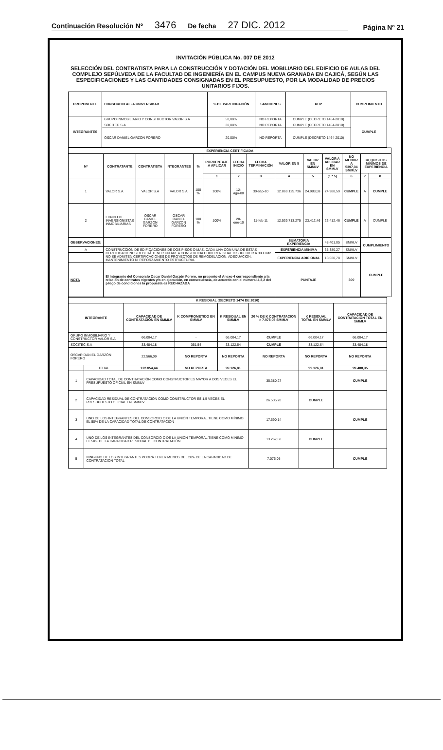Continuación Resolución Nº 3476 De fecha 27 DIC. 2012
Página Nº 21
INVITACIÓN PÚBLICA No. 007 DE 2012
SELECCIÓN DEL CONTRATISTA PARA LA CONSTRUCCIÓN Y DOTACIÓN DEL MOBILIARIO DEL EDIFICIO DE AULAS DEL COMPLEJO SEPÚLVEDA DE LA FACULTAD DE INGENIERÍA EN EL CAMPUS NUEVA GRANADA EN CAJICÁ, SEGÚN LAS ESPECIFICACIONES Y LAS CANTIDADES CONSIGNADAS EN EL PRESUPUESTO, POR LA MODALIDAD DE PRECIOS UNITARIOS FIJOS.
| PROPONENTE | CONSORCIO ALFA UNIVERSIDAD | % DE PARTICIPACIÓN | SANCIONES | RUP | CUMPLIMIENTO |
| --- | --- | --- | --- | --- | --- |
| INTEGRANTES | GRUPO INMOBILIARIO Y CONSTRUCTOR VALOR S.A | 50,00% | NO REPORTA | CUMPLE (DECRETO 1464-2010) | CUMPLE |
| | SOCITEC S.A | 30,00% | NO REPORTA | CUMPLE (DECRETO 1464-2010) | |
| | OSCAR DANIEL GARZÓN FORERO | 20,00% | NO REPORTA | CUMPLE (DECRETO 1464-2010) | |
| EXPERIENCIA CERTIFICADA | | | | | | | | | | | | | |
| --- | --- | --- | --- | --- | --- | --- | --- | --- | --- | --- | --- | --- | --- |
| Nº | CONTRATANTE | CONTRATISTA | INTEGRANTES | % | PORCENTAJE A APLICAR | FECHA INICIO | FECHA TERMINACIÓN | VALOR EN $ | VALOR EN SMMLV | VALOR A APLICAR EN SMMLV | NO MENOR A 5307,04 SMMLV | REQUISITOS MÍNIMOS DE EXPERIENCIA | |
| | | | | | 1 | 2 | 3 | 4 | 5 | (1 * 5) | 6 | 7 | 8 |
| 1 | VALOR S.A | VALOR S.A | VALOR S.A | 100 % | 100% | 12-ago-08 | 30-sep-10 | 12.869.125.736 | 24.988,59 | 24.988,59 | CUMPLE | A | CUMPLE |
| 2 | FONDO DE INVERSIONISTAS INMOBILIARIAS | OSCAR DANIEL GARZON FORERO | OSCAR DANIEL GARZON FORERO | 100 % | 100% | 28-ene-10 | 11-feb-11 | 12.539.713.275 | 23.412,46 | 23.412,46 | CUMPLE | A | CUMPLE |
| OBSERVACIONES: | | | | | | | | SUMATORIA EXPERIENCIA | | 48.401,05 | SMMLV | CUMPLIMIENTO | |
| A | CONSTRUCCIÓN DE EDIFICACIONES DE DOS PISOS O MAS, CADA UNA CON UNA DE ESTAS CERTIFICACIONES DEBERÁ TENER UN ÁREA CONSTRUIDA CUBIERTA IGUAL O SUPERIOR A 3000 M2. NO SE ADMITEN CERTIFICACIONES DE PROYECTOS DE REMODELACIÓN, ADECUACIÓN, MANTENIMIENTO NI REFORZAMIENTO ESTRUCTURAL | | | | | | | EXPERIENCIA MÍNIMA | | 35.380,27 | SMMLV | | |
| | | | | | | | | EXPERIENCIA ADICIONAL | | 13.020,78 | SMMLV | CUMPLE | |
| NOTA | El integrante del Consorcio Oscar Daniel Garzón Forero, no presento el Anexo 4 correspondiente a la relación de contratos vigentes y/o en ejecución, en consecuencia, de acuerdo con el numeral 4,3,2 del pliego de condiciones la propuesta es RECHAZADA | | | | | | | PUNTAJE | | | 300 | | |
| K RESIDUAL (DECRETO 1474 DE 2010) | | | | | | | |
| --- | --- | --- | --- | --- | --- | --- | --- |
| INTEGRANTE | | CAPACIDAD DE CONTRATACIÓN EN SMMLV | K COMPROMETIDO EN SMMLV | K RESIDUAL EN SMMLV | 20 % DE K CONTRATACION > 7.076,05 SMMLV | K RESIDUAL TOTAL EN SMMLV | CAPACIDAD DE CONTRATACIÓN TOTAL EN SMMLV |
| GRUPO INMOBILIARIO Y CONSTRUCTOR VALOR S.A | | 66.004,17 | - | 66.004,17 | CUMPLE | 66.004,17 | 66.004,17 |
| SOCITEC S.A | | 33.484,18 | 361,54 | 33.122,64 | CUMPLE | 33.122,64 | 33.484,18 |
| OSCAR DANIEL GARZÓN FORERO | | 22.566,09 | NO REPORTA | NO REPORTA | NO REPORTA | NO REPORTA | NO REPORTA |
| | TOTAL | 122.054,44 | NO REPORTA | 99.126,81 | | 99.126,81 | 99.488,35 |
| 1 | CAPACIDAD TOTAL DE CONTRATACIÓN COMO CONSTRUCTOR ES MAYOR A DOS VECES EL PRESUPUESTO OFICIAL EN SMMLV | | | | 35.380,27 | | CUMPLE |
| 2 | CAPACIDAD RESIDUAL DE CONTRATACIÓN COMO CONSTRUCTOR ES 1,5 VECES EL PRESUPUESTO OFICIAL EN SMMLV | | | | 26.535,20 | CUMPLE | |
| 3 | UNO DE LOS INTEGRANTES DEL CONSORCIO O DE LA UNIÓN TEMPORAL TIENE COMO MÍNIMO EL 50% DE LA CAPACIDAD TOTAL DE CONTRATACIÓN | | | | 17.690,14 | | CUMPLE |
| 4 | UNO DE LOS INTEGRANTES DEL CONSORCIO O DE LA UNIÓN TEMPORAL TIENE COMO MÍNIMO EL 50% DE LA CAPACIDAD RESIDUAL DE CONTRATACIÓN | | | | 13.267,60 | CUMPLE | |
| 5 | NINGUNO DE LOS INTEGRANTES PODRÁ TENER MENOS DEL 20% DE LA CAPACIDAD DE CONTRATACIÓN TOTAL | | | | 7.076,05 | | CUMPLE |